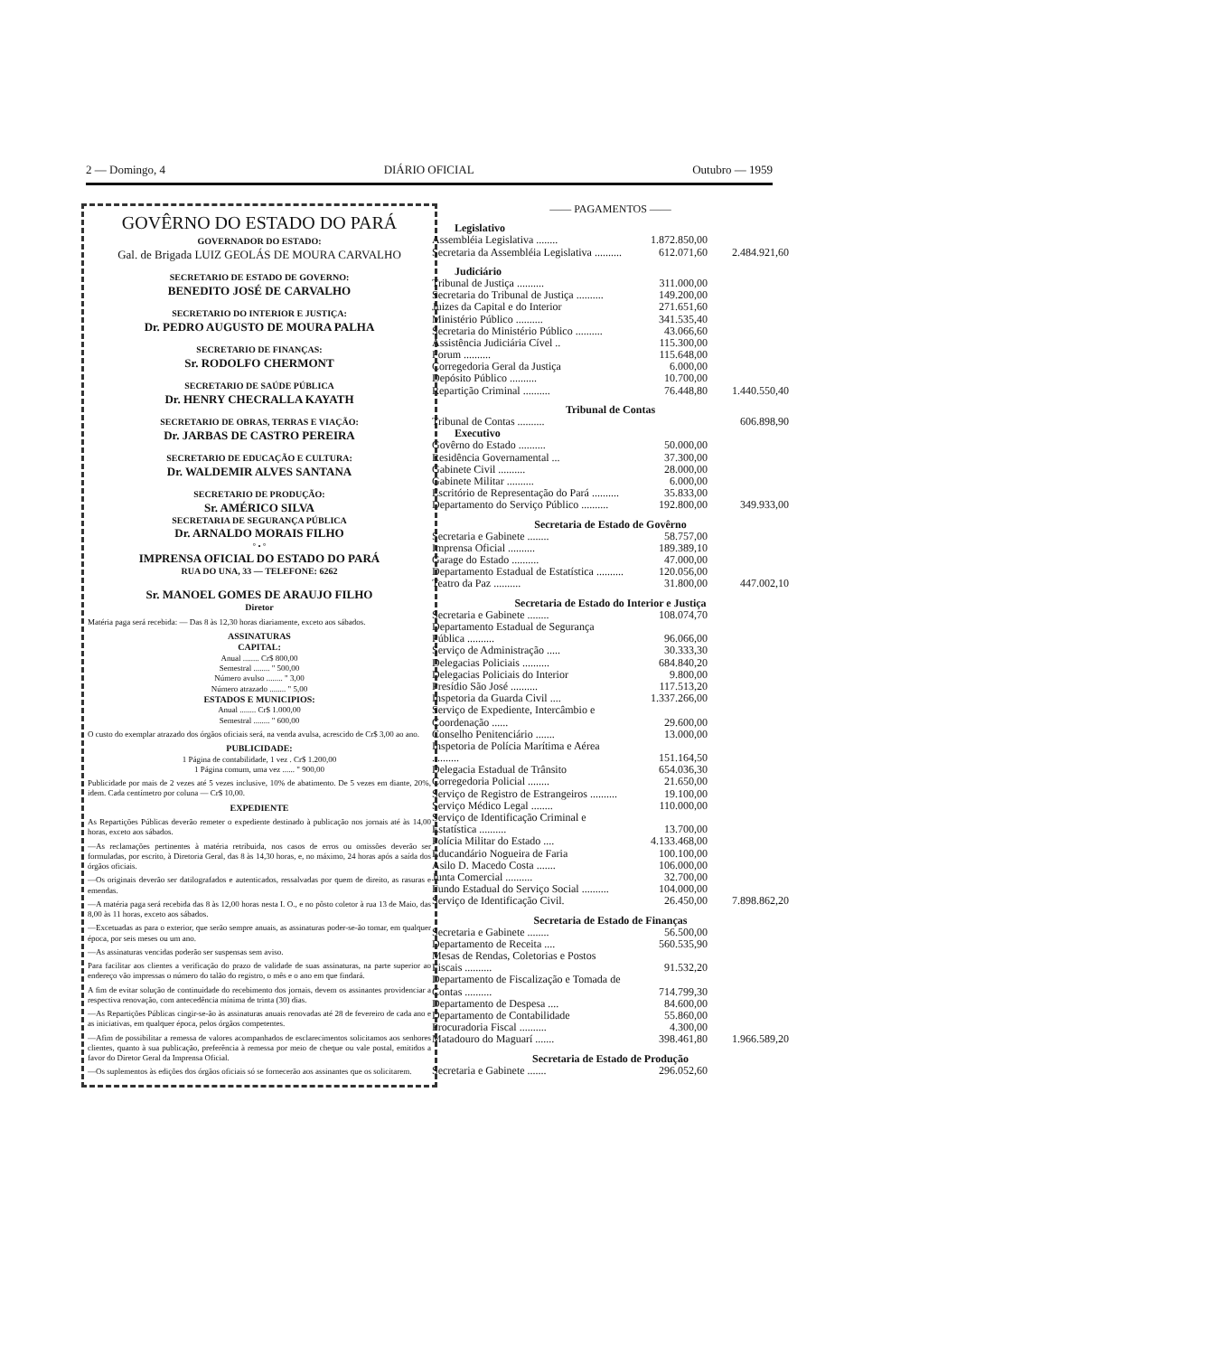2 — Domingo, 4 DIÁRIO OFICIAL Outubro — 1959
GOVÊRNO DO ESTADO DO PARÁ
GOVERNADOR DO ESTADO:
Gal. de Brigada LUIZ GEOLÁS DE MOURA CARVALHO
SECRETARIO DE ESTADO DE GOVERNO:
BENEDITO JOSÉ DE CARVALHO
SECRETARIO DO INTERIOR E JUSTIÇA:
Dr. PEDRO AUGUSTO DE MOURA PALHA
SECRETARIO DE FINANÇAS:
Sr. RODOLFO CHERMONT
SECRETARIO DE SAÚDE PÚBLICA
Dr. HENRY CHECRALLA KAYATH
SECRETARIO DE OBRAS, TERRAS E VIAÇÃO:
Dr. JARBAS DE CASTRO PEREIRA
SECRETARIO DE EDUCAÇÃO E CULTURA:
Dr. WALDEMIR ALVES SANTANA
SECRETARIO DE PRODUÇÃO:
Sr. AMÉRICO SILVA
SECRETARIA DE SEGURANÇA PÚBLICA
Dr. ARNALDO MORAIS FILHO
° • °
IMPRENSA OFICIAL DO ESTADO DO PARÁ
RUA DO UNA, 33 — TELEFONE: 6262
Sr. MANOEL GOMES DE ARAUJO FILHO
Diretor
Matéria paga será recebida: — Das 8 às 12,30 horas diariamente, exceto aos sábados.
ASSINATURAS
CAPITAL:
Anual ........ Cr$ 800,00
Semestral ........ " 500,00
Número avulso ........ " 3,00
Número atrazado ........ " 5,00
ESTADOS E MUNICIPIOS:
Anual ........ Cr$ 1.000,00
Semestral ........ " 600,00
O custo do exemplar atrazado dos órgãos oficiais será, na venda avulsa, acrescido de Cr$ 3,00 ao ano.
PUBLICIDADE:
1 Página de contabilidade, 1 vez . Cr$ 1.200,00
1 Página comum, uma vez ...... " 900,00
Publicidade por mais de 2 vezes até 5 vezes inclusive, 10% de abatimento. De 5 vezes em diante, 20%, idem. Cada centímetro por coluna — Cr$ 10,00.
EXPEDIENTE
As Repartições Públicas deverão remeter o expediente destinado à publicação nos jornais até às 14,00 horas, exceto aos sábados.
—As reclamações pertinentes à matéria retribuida, nos casos de erros ou omissões deverão ser formuladas, por escrito, à Diretoria Geral, das 8 às 14,30 horas, e, no máximo, 24 horas após a saída dos órgãos oficiais.
—Os originais deverão ser datilografados e autenticados, ressalvadas por quem de direito, as rasuras e emendas.
—A matéria paga será recebida das 8 às 12,00 horas nesta I. O., e no pôsto coletor à rua 13 de Maio, das 8,00 às 11 horas, exceto aos sábados.
—Excetuadas as para o exterior, que serão sempre anuais, as assinaturas poder-se-ão tomar, em qualquer época, por seis meses ou um ano.
—As assinaturas vencidas poderão ser suspensas sem aviso.
Para facilitar aos clientes a verificação do prazo de validade de suas assinaturas, na parte superior ao endereço vão impressas o número do talão do registro, o mês e o ano em que findará.
A fim de evitar solução de continuidade do recebimento dos jornais, devem os assinantes providenciar a respectiva renovação, com antecedência mínima de trinta (30) dias.
—As Repartições Públicas cingir-se-ão às assinaturas anuais renovadas até 28 de fevereiro de cada ano e as iniciativas, em qualquer época, pelos órgãos competentes.
—Afim de possibilitar a remessa de valores acompanhados de esclarecimentos solicitamos aos senhores clientes, quanto à sua publicação, preferência à remessa por meio de cheque ou vale postal, emitidos a favor do Diretor Geral da Imprensa Oficial.
—Os suplementos às edições dos órgãos oficiais só se fornecerão aos assinantes que os solicitarem.
—— PAGAMENTOS ——
| Legislativo | | |
| Assembléia Legislativa ........ | 1.872.850,00 | |
| Secretaria da Assembléia Legislativa .......... | 612.071,60 | 2.484.921,60 |
| Judiciário | | |
| Tribunal de Justiça .......... | 311.000,00 | |
| Secretaria do Tribunal de Justiça .......... | 149.200,00 | |
| Juizes da Capital e do Interior | 271.651,60 | |
| Ministério Público .......... | 341.535,40 | |
| Secretaria do Ministério Público .......... | 43.066,60 | |
| Assistência Judiciária Cível .. | 115.300,00 | |
| Forum .......... | 115.648,00 | |
| Corregedoria Geral da Justiça | 6.000,00 | |
| Depósito Público .......... | 10.700,00 | |
| Repartição Criminal .......... | 76.448,80 | 1.440.550,40 |
| Tribunal de Contas | | |
| Tribunal de Contas .......... | | 606.898,90 |
| Executivo | | |
| Govêrno do Estado .......... | 50.000,00 | |
| Residência Governamental ... | 37.300,00 | |
| Gabinete Civil .......... | 28.000,00 | |
| Gabinete Militar .......... | 6.000,00 | |
| Escritório de Representação do Pará .......... | 35.833,00 | |
| Departamento do Serviço Público .......... | 192.800,00 | 349.933,00 |
| Secretaria de Estado de Govêrno | | |
| Secretaria e Gabinete ........ | 58.757,00 | |
| Imprensa Oficial .......... | 189.389,10 | |
| Garage do Estado .......... | 47.000,00 | |
| Departamento Estadual de Estatística .......... | 120.056,00 | |
| Teatro da Paz .......... | 31.800,00 | 447.002,10 |
| Secretaria de Estado do Interior e Justiça | | |
| Secretaria e Gabinete ........ | 108.074,70 | |
| Departamento Estadual de Segurança Pública .......... | 96.066,00 | |
| Serviço de Administração ..... | 30.333,30 | |
| Delegacias Policiais .......... | 684.840,20 | |
| Delegacias Policiais do Interior | 9.800,00 | |
| Presídio São José .......... | 117.513,20 | |
| Inspetoria da Guarda Civil .... | 1.337.266,00 | |
| Serviço de Expediente, Intercâmbio e Coordenação ...... | 29.600,00 | |
| Conselho Penitenciário ....... | 13.000,00 | |
| Inspetoria de Polícia Marítima e Aérea .......... | 151.164,50 | |
| Delegacia Estadual de Trânsito | 654.036,30 | |
| Corregedoria Policial ........ | 21.650,00 | |
| Serviço de Registro de Estrangeiros .......... | 19.100,00 | |
| Serviço Médico Legal ........ | 110.000,00 | |
| Serviço de Identificação Criminal e Estatística .......... | 13.700,00 | |
| Polícia Militar do Estado .... | 4.133.468,00 | |
| Educandário Nogueira de Faria | 100.100,00 | |
| Asilo D. Macedo Costa ....... | 106.000,00 | |
| Junta Comercial .......... | 32.700,00 | |
| Fundo Estadual do Serviço Social .......... | 104.000,00 | |
| Serviço de Identificação Civil. | 26.450,00 | 7.898.862,20 |
| Secretaria de Estado de Finanças | | |
| Secretaria e Gabinete ........ | 56.500,00 | |
| Departamento de Receita .... | 560.535,90 | |
| Mesas de Rendas, Coletorias e Postos Fiscais .......... | 91.532,20 | |
| Departamento de Fiscalização e Tomada de Contas .......... | 714.799,30 | |
| Departamento de Despesa .... | 84.600,00 | |
| Departamento de Contabilidade | 55.860,00 | |
| Procuradoria Fiscal .......... | 4.300,00 | |
| Matadouro do Maguarí ....... | 398.461,80 | 1.966.589,20 |
| Secretaria de Estado de Produção | | |
| Secretaria e Gabinete ....... | 296.052,60 | |